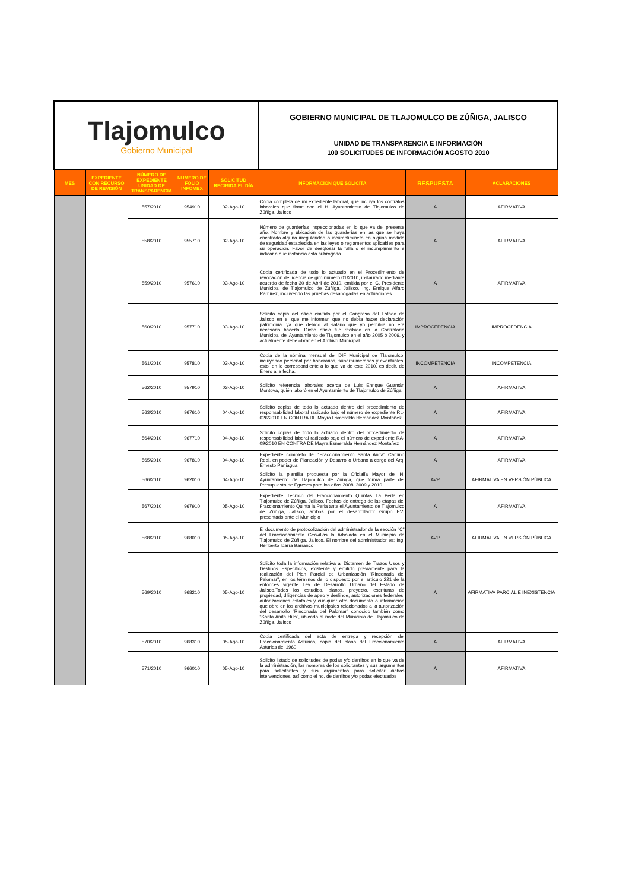| Tlajomulco Gobierno Municipal | | | | | GOBIERNO MUNICIPAL DE TLAJOMULCO DE ZÚÑIGA, JALISCO UNIDAD DE TRANSPARENCIA E INFORMACIÓN 100 SOLICITUDES DE INFORMACIÓN AGOSTO 2010 | | |
| MES | EXPEDIENTE CON RECURSO DE REVISIÓN | NÚMERO DE EXPEDIENTE UNIDAD DE TRANSPARENCIA | NUMERO DE FOLIO INFOMEX | SOLICITUD RECIBIDA EL DÍA | INFORMACIÓN QUE SOLICITA | RESPUESTA | ACLARACIONES |
| | | 557/2010 | 954910 | 02-Ago-10 | Copia completa de mi expediente laboral, que incluya los contratos laborales que firme con el H. Ayuntamiento de Tlajomulco de Zúñiga, Jalisco | A | AFIRMATIVA |
| | | 558/2010 | 955710 | 02-Ago-10 | Número de guarderías inspeccionadas en lo que va del presente año. Nombre y ubicación de las guarderías en las que se haya encntrado alguna irregularidad o incumplimineto en alguna medida de seguridad establecida en las leyes o reglamentos aplicables para su operación. Favor de desglosar la falla o el incumplimiento e indicar a qué instancia está subrogada. | A | AFIRMATIVA |
| | | 559/2010 | 957610 | 03-Ago-10 | Copia certificada de todo lo actuado en el Procedimiento de revocación de licencia de giro número 01/2010, instaurado mediante acuerdo de fecha 30 de Abril de 2010, emitida por el C. Presidente Municipal de Tlajomulco de Zúñiga, Jalisco, Ing. Enrique Alfaro Ramírez, incluyendo las pruebas desahogadas en actuaciones | A | AFIRMATIVA |
| | | 560/2010 | 957710 | 03-Ago-10 | Solicito copia del oficio emitido por el Congreso del Estado de Jalisco en el que me informan que no debía hacer declaración patrimonial ya que debido al salario que yo percibía no era necesario hacerla. Dicho oficio fue recibido en la Contraloría Municipal del Ayuntamiento de Tlajomulco en el año 2005 ó 2006, y actualmente debe obrar en el Archivo Municipal | IMPROCEDENCIA | IMPROCEDENCIA |
| | | 561/2010 | 957810 | 03-Ago-10 | Copia de la nómina mensual del DIF Municipal de Tlajomulco, incluyendo personal por honorarios, supernumerarios y eventuales; esto, en lo correspondiente a lo que va de este 2010, es decir, de Enero a la fecha. | INCOMPETENCIA | INCOMPETENCIA |
| | | 562/2010 | 957910 | 03-Ago-10 | Solicito referencia laborales acerca de Luis Enrique Guzmán Montoya, quién laboró en el Ayuntamiento de Tlajomulco de Zúñiga | A | AFIRMATIVA |
| | | 563/2010 | 967610 | 04-Ago-10 | Solicito copias de todo lo actuado dentro del procedimiento de responsabilidad laboral radicado bajo el número de expediente RL-026/2010 EN CONTRA DE Mayra Esmeralda Hernández Montañez | A | AFIRMATIVA |
| | | 564/2010 | 967710 | 04-Ago-10 | Solicito copias de todo lo actuado dentro del procedimiento de responsabilidad laboral radicado bajo el número de expediente RA-09/2010 EN CONTRA DE Mayra Esmeralda Hernández Montañez | A | AFIRMATIVA |
| | | 565/2010 | 967810 | 04-Ago-10 | Expediente completo del "Fraccionamiento Santa Anita" Camino Real, en poder de Planeación y Desarrollo Urbano a cargo del Arq. Ernesto Paniagua | A | AFIRMATIVA |
| | | 566/2010 | 962010 | 04-Ago-10 | Solicito la plantilla propuesta por la Oficialía Mayor del H. Ayuntamiento de Tlajomulco de Zúñiga, que forma parte del Presupuesto de Egresos para los años 2008, 2009 y 2010 | AVP | AFIRMATIVA EN VERSIÓN PÚBLICA |
| | | 567/2010 | 967910 | 05-Ago-10 | Expediente Técnico del Fraccionamiento Quintas La Perla en Tlajomulco de Zúñiga, Jalisco. Fechas de entrega de las etapas del Fraccionamiento Quinta la Perla ante el Ayuntamiento de Tlajomulco de Zúñiga, Jalisco, ambos por el desarrollador Grupo EVI presentado ante el Municipio | A | AFIRMATIVA |
| | | 568/2010 | 968010 | 05-Ago-10 | El documento de protocolización del administrador de la sección "C" del Fraccionamiento Geovillas la Arbolada en el Municipio de Tlajomulco de Zúñiga, Jalisco. El nombre del administrador es: Ing. Heriberto Ibarra Barranco | AVP | AFIRMATIVA EN VERSIÓN PÚBLICA |
| | | 569/2010 | 968210 | 05-Ago-10 | Solicito toda la información relativa al Dictamen de Trazos Usos y Destinos Específicos, existente y emitido previamente para la realización del Plan Parcial de Urbanización "Rinconada del Palomar", en los términos de lo dispuesto por el artículo 221 de la entonces vigente Ley de Desarrollo Urbano del Estado de Jalisco.Todos los estudios, planos, proyecto, escrituras de propiedad, diligencias de apeo y deslinde, autorizaciones federales, autorizaciones estatales y cualquier otro documento o información que obre en los archivos municipales relacionados a la autorización del desarrollo "Rinconada del Palomar" conocido también como "Santa Anita Hills", ubicado al norte del Municipio de Tlajomulco de Zúñiga, Jalisco | A | AFIRMATIVA PARCIAL E INEXISTENCIA |
| | | 570/2010 | 968310 | 05-Ago-10 | Copia certificada del acta de entrega y recepción del Fraccionamiento Asturias, copia del plano del Fraccionamiento Asturias del 1960 | A | AFIRMATIVA |
| | | 571/2010 | 966010 | 05-Ago-10 | Solicito listado de solicitudes de podas y/o derribos en lo que va de la administración, los nombres de los solicitantes y sus argumentos para solicitantes y sus argumentos para solicitar dichas intervenciones, así como el no. de derribos y/o podas efectuados | A | AFIRMATIVA |